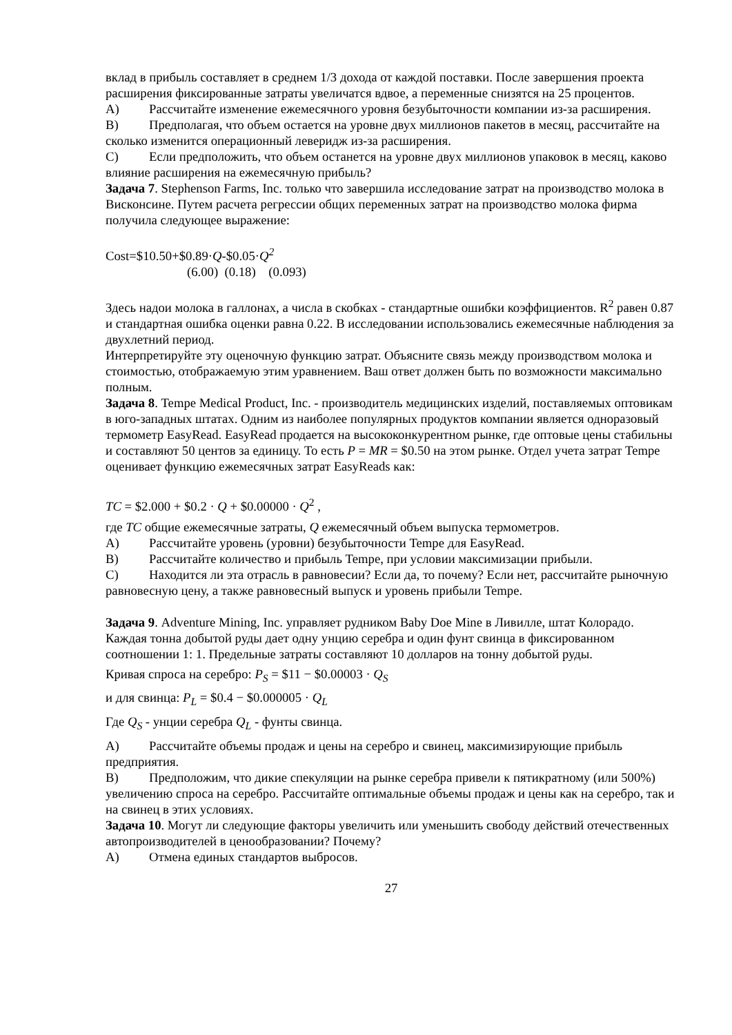вклад в прибыль составляет в среднем 1/3 дохода от каждой поставки. После завершения проекта расширения фиксированные затраты увеличатся вдвое, а переменные снизятся на 25 процентов.
A) Рассчитайте изменение ежемесячного уровня безубыточности компании из-за расширения.
B) Предполагая, что объем остается на уровне двух миллионов пакетов в месяц, рассчитайте на сколько изменится операционный леверидж из-за расширения.
C) Если предположить, что объем останется на уровне двух миллионов упаковок в месяц, каково влияние расширения на ежемесячную прибыль?
Задача 7. Stephenson Farms, Inc. только что завершила исследование затрат на производство молока в Висконсине. Путем расчета регрессии общих переменных затрат на производство молока фирма получила следующее выражение:
Cost=$10.50+$0.89·Q-$0.05·Q<sup>2</sup>
(6.00) (0.18) (0.093)
Здесь надои молока в галлонах, а числа в скобках - стандартные ошибки коэффициентов. R<sup>2</sup> равен 0.87 и стандартная ошибка оценки равна 0.22. В исследовании использовались ежемесячные наблюдения за двухлетний период.
Интерпретируйте эту оценочную функцию затрат. Объясните связь между производством молока и стоимостью, отображаемую этим уравнением. Ваш ответ должен быть по возможности максимально полным.
Задача 8. Tempe Medical Product, Inc. - производитель медицинских изделий, поставляемых оптовикам в юго-западных штатах. Одним из наиболее популярных продуктов компании является одноразовый термометр EasyRead. EasyRead продается на высококонкурентном рынке, где оптовые цены стабильны и составляют 50 центов за единицу. То есть P = MR = $0.50 на этом рынке. Отдел учета затрат Tempe оценивает функцию ежемесячных затрат EasyReads как:
TC = $2.000 + $0.2 · Q + $0.00000 · Q<sup>2</sup> ,
где TC общие ежемесячные затраты, Q ежемесячный объем выпуска термометров.
A) Рассчитайте уровень (уровни) безубыточности Tempe для EasyRead.
B) Рассчитайте количество и прибыль Tempe, при условии максимизации прибыли.
C) Находится ли эта отрасль в равновесии? Если да, то почему? Если нет, рассчитайте рыночную равновесную цену, а также равновесный выпуск и уровень прибыли Tempe.
Задача 9. Adventure Mining, Inc. управляет рудником Baby Doe Mine в Ливилле, штат Колорадо. Каждая тонна добытой руды дает одну унцию серебра и один фунт свинца в фиксированном соотношении 1: 1. Предельные затраты составляют 10 долларов на тонну добытой руды.
Кривая спроса на серебро: P<sub>S</sub> = $11 − $0.00003 · Q<sub>S</sub>
и для свинца: P<sub>L</sub> = $0.4 − $0.000005 · Q<sub>L</sub>
Где Q<sub>S</sub> - унции серебра Q<sub>L</sub> - фунты свинца.
A) Рассчитайте объемы продаж и цены на серебро и свинец, максимизирующие прибыль предприятия.
B) Предположим, что дикие спекуляции на рынке серебра привели к пятикратному (или 500%) увеличению спроса на серебро. Рассчитайте оптимальные объемы продаж и цены как на серебро, так и на свинец в этих условиях.
Задача 10. Могут ли следующие факторы увеличить или уменьшить свободу действий отечественных автопроизводителей в ценообразовании? Почему?
A) Отмена единых стандартов выбросов.
27